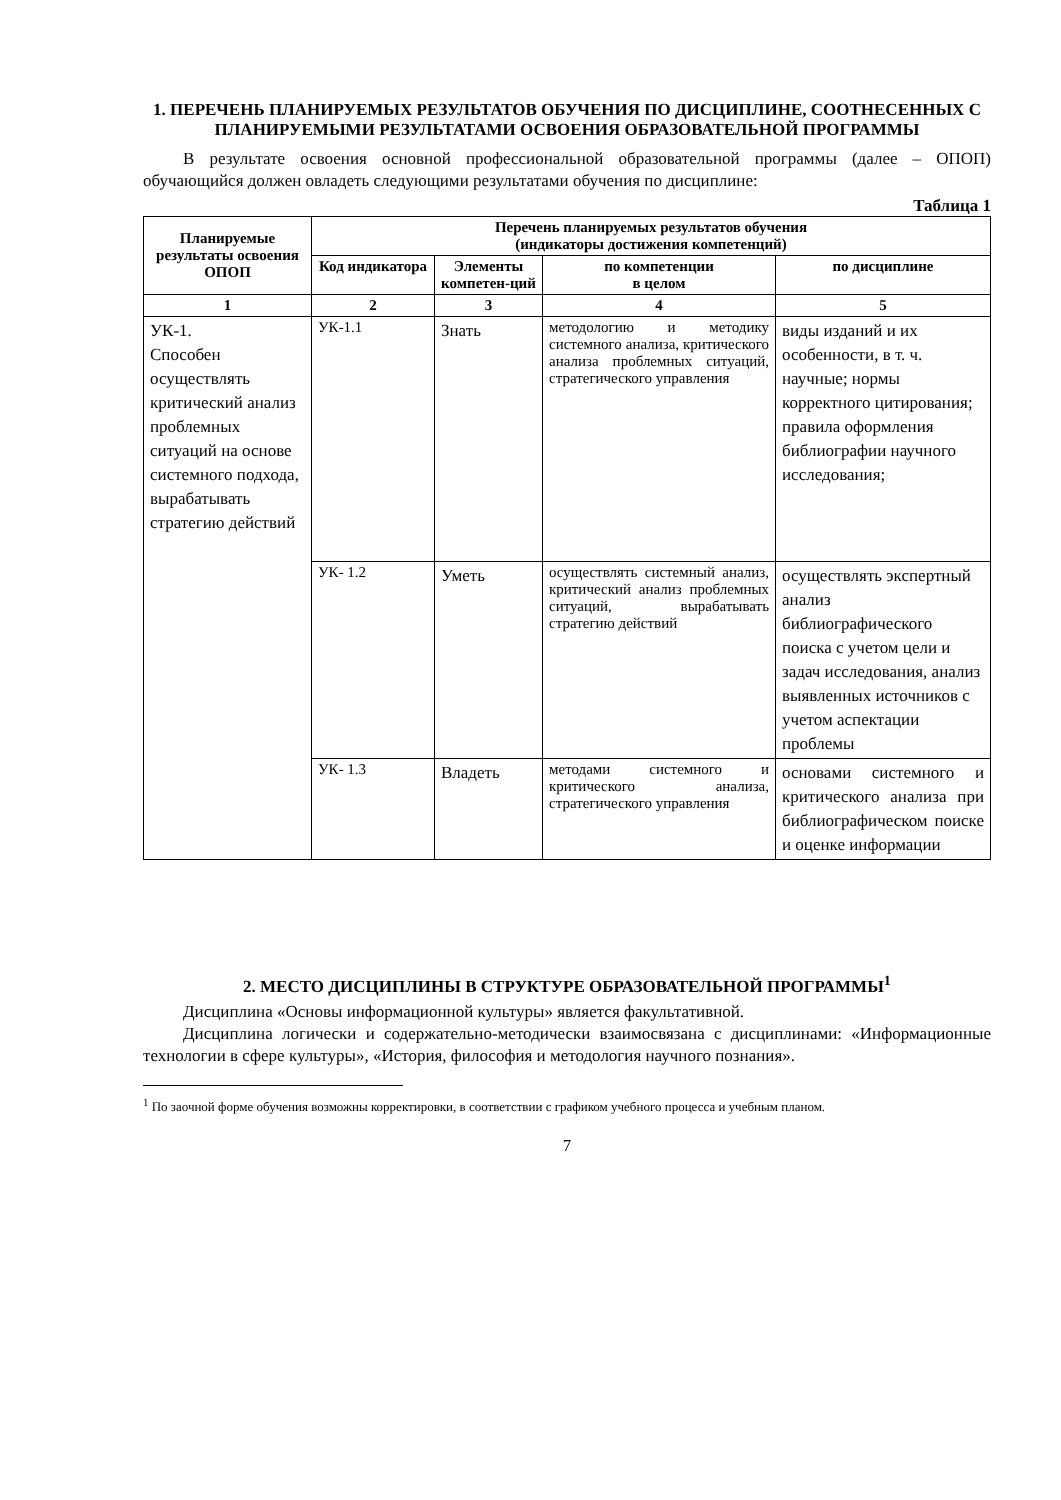1. ПЕРЕЧЕНЬ ПЛАНИРУЕМЫХ РЕЗУЛЬТАТОВ ОБУЧЕНИЯ ПО ДИСЦИПЛИНЕ, СООТНЕСЕННЫХ С ПЛАНИРУЕМЫМИ РЕЗУЛЬТАТАМИ ОСВОЕНИЯ ОБРАЗОВАТЕЛЬНОЙ ПРОГРАММЫ
В результате освоения основной профессиональной образовательной программы (далее – ОПОП) обучающийся должен овладеть следующими результатами обучения по дисциплине:
Таблица 1
| Планируемые результаты освоения ОПОП | Перечень планируемых результатов обучения (индикаторы достижения компетенций) | | | |
| --- | --- | --- | --- | --- |
| | Код индикатора | Элементы компетен-ций | по компетенции в целом | по дисциплине |
| 1 | 2 | 3 | 4 | 5 |
| УК-1. Способен осуществлять критический анализ проблемных ситуаций на основе системного подхода, вырабатывать стратегию действий | УК-1.1 | Знать | методологию и методику системного анализа, критического анализа проблемных ситуаций, стратегического управления | виды изданий и их особенности, в т. ч. научные; нормы корректного цитирования; правила оформления библиографии научного исследования; |
| | УК- 1.2 | Уметь | осуществлять системный анализ, критический анализ проблемных ситуаций, вырабатывать стратегию действий | осуществлять экспертный анализ библиографического поиска с учетом цели и задач исследования, анализ выявленных источников с учетом аспектации проблемы |
| | УК- 1.3 | Владеть | методами системного и критического анализа, стратегического управления | основами системного и критического анализа при библиографическом поиске и оценке информации |
2. МЕСТО ДИСЦИПЛИНЫ В СТРУКТУРЕ ОБРАЗОВАТЕЛЬНОЙ ПРОГРАММЫ<sup>1</sup>
Дисциплина «Основы информационной культуры» является факультативной.
Дисциплина логически и содержательно-методически взаимосвязана с дисциплинами: «Информационные технологии в сфере культуры», «История, философия и методология научного познания».
<sup>1</sup> По заочной форме обучения возможны корректировки, в соответствии с графиком учебного процесса и учебным планом.
7